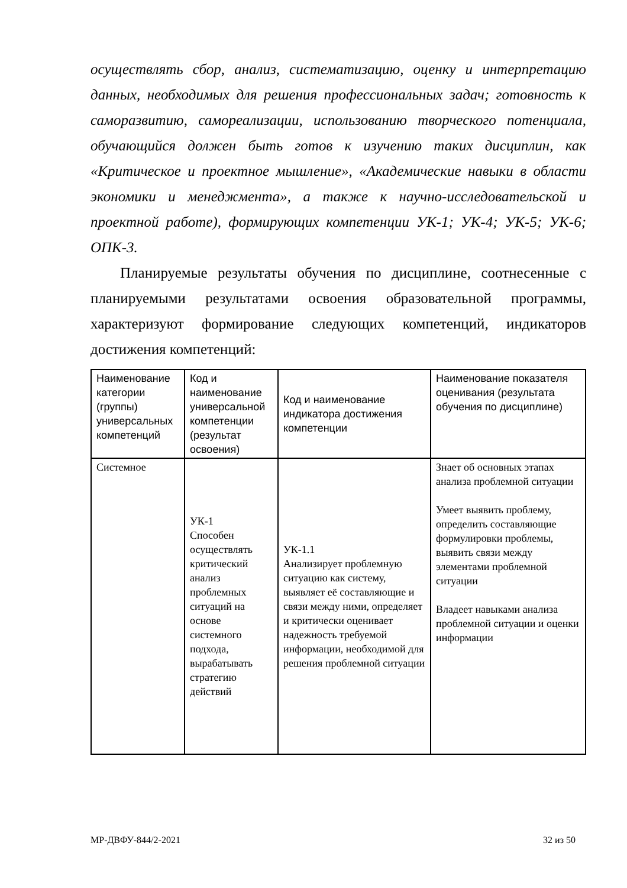осуществлять сбор, анализ, систематизацию, оценку и интерпретацию данных, необходимых для решения профессиональных задач; готовность к саморазвитию, самореализации, использованию творческого потенциала, обучающийся должен быть готов к изучению таких дисциплин, как «Критическое и проектное мышление», «Академические навыки в области экономики и менеджмента», а также к научно-исследовательской и проектной работе), формирующих компетенции УК-1; УК-4; УК-5; УК-6; ОПК-3.
Планируемые результаты обучения по дисциплине, соотнесенные с планируемыми результатами освоения образовательной программы, характеризуют формирование следующих компетенций, индикаторов достижения компетенций:
| Наименование категории (группы) универсальных компетенций | Код и наименование универсальной компетенции (результат освоения) | Код и наименование индикатора достижения компетенции | Наименование показателя оценивания (результата обучения по дисциплине) |
| --- | --- | --- | --- |
| Системное | УК-1 Способен осуществлять критический анализ проблемных ситуаций на основе системного подхода, вырабатывать стратегию действий | УК-1.1 Анализирует проблемную ситуацию как систему, выявляет её составляющие и связи между ними, определяет и критически оценивает надежность требуемой информации, необходимой для решения проблемной ситуации | Знает об основных этапах анализа проблемной ситуации Умеет выявить проблему, определить составляющие формулировки проблемы, выявить связи между элементами проблемной ситуации Владеет навыками анализа проблемной ситуации и оценки информации |
МР-ДВФУ-844/2-2021 32 из 50